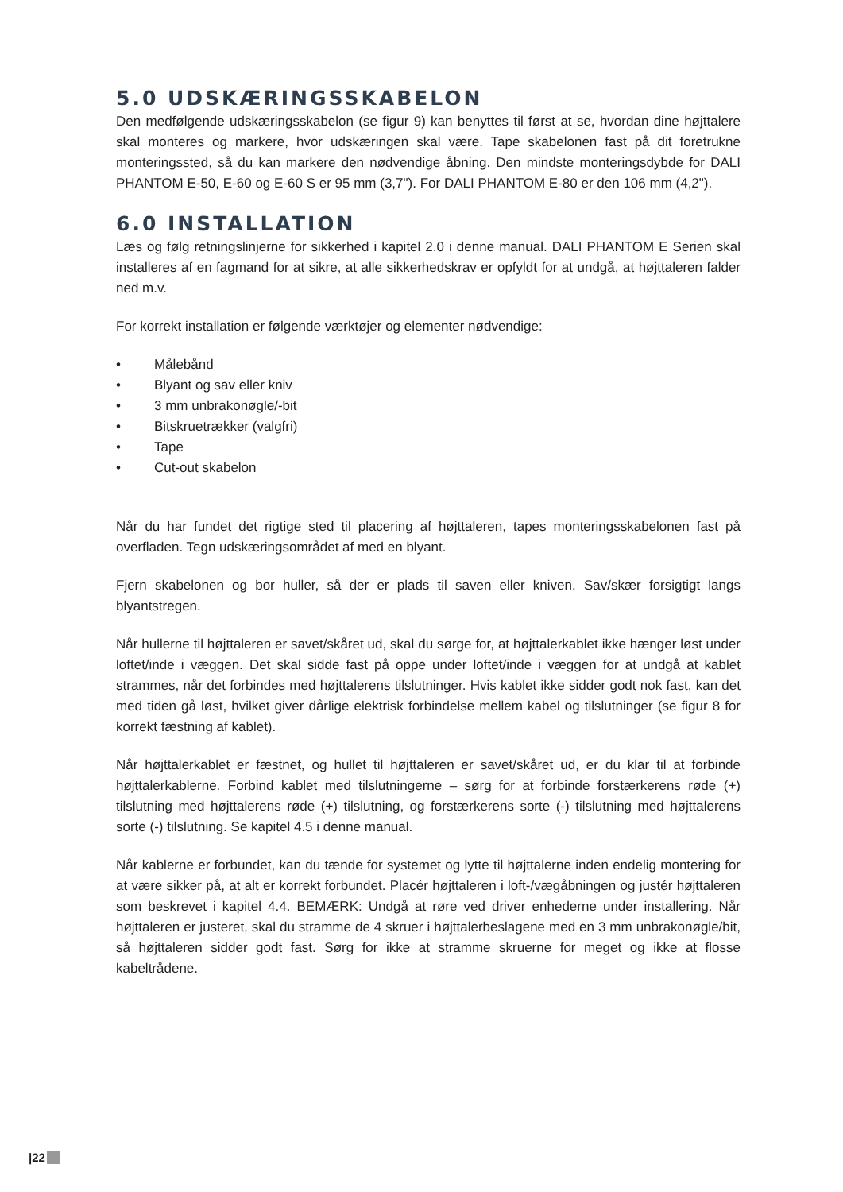5.0 UDSKÆRINGSSKABELON
Den medfølgende udskæringsskabelon (se figur 9) kan benyttes til først at se, hvordan dine højttalere skal monteres og markere, hvor udskæringen skal være. Tape skabelonen fast på dit foretrukne monteringssted, så du kan markere den nødvendige åbning. Den mindste monteringsdybde for DALI PHANTOM E-50, E-60 og E-60 S er 95 mm (3,7"). For DALI PHANTOM E-80 er den 106 mm (4,2").
6.0 INSTALLATION
Læs og følg retningslinjerne for sikkerhed i kapitel 2.0 i denne manual. DALI PHANTOM E Serien skal installeres af en fagmand for at sikre, at alle sikkerhedskrav er opfyldt for at undgå, at højttaleren falder ned m.v.
For korrekt installation er følgende værktøjer og elementer nødvendige:
• Målebånd
• Blyant og sav eller kniv
• 3 mm unbrakonøgle/-bit
• Bitskruetrækker (valgfri)
• Tape
• Cut-out skabelon
Når du har fundet det rigtige sted til placering af højttaleren, tapes monteringsskabelonen fast på overfladen. Tegn udskæringsområdet af med en blyant.
Fjern skabelonen og bor huller, så der er plads til saven eller kniven. Sav/skær forsigtigt langs blyantstregen.
Når hullerne til højttaleren er savet/skåret ud, skal du sørge for, at højttalerkablet ikke hænger løst under loftet/inde i væggen. Det skal sidde fast på oppe under loftet/inde i væggen for at undgå at kablet strammes, når det forbindes med højttalerens tilslutninger. Hvis kablet ikke sidder godt nok fast, kan det med tiden gå løst, hvilket giver dårlige elektrisk forbindelse mellem kabel og tilslutninger (se figur 8 for korrekt fæstning af kablet).
Når højttalerkablet er fæstnet, og hullet til højttaleren er savet/skåret ud, er du klar til at forbinde højttalerkablerne. Forbind kablet med tilslutningerne – sørg for at forbinde forstærkerens røde (+) tilslutning med højttalerens røde (+) tilslutning, og forstærkerens sorte (-) tilslutning med højttalerens sorte (-) tilslutning. Se kapitel 4.5 i denne manual.
Når kablerne er forbundet, kan du tænde for systemet og lytte til højttalerne inden endelig montering for at være sikker på, at alt er korrekt forbundet. Placér højttaleren i loft-/vægåbningen og justér højttaleren som beskrevet i kapitel 4.4. BEMÆRK: Undgå at røre ved driver enhederne under installering. Når højttaleren er justeret, skal du stramme de 4 skruer i højttalerbeslagene med en 3 mm unbrakonøgle/bit, så højttaleren sidder godt fast. Sørg for ikke at stramme skruerne for meget og ikke at flosse kabeltrådene.
|22